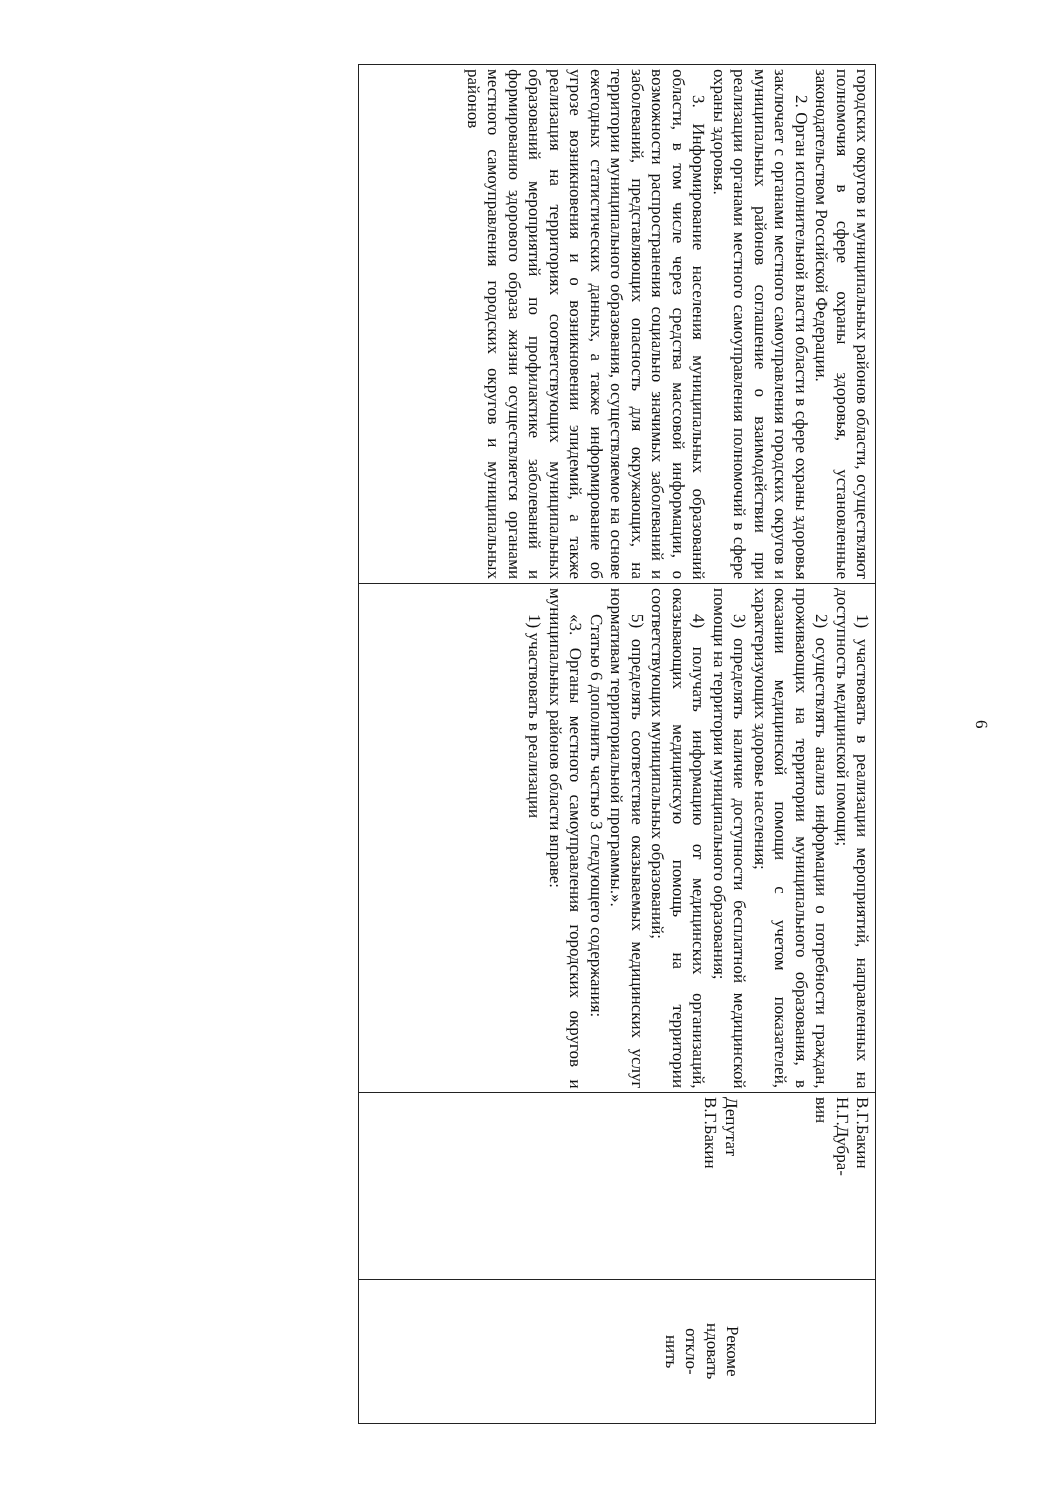6
| городских округов и муниципальных районов области, осуществляют полномочия в сфере охраны здоровья, установленные законодательством Российской Федерации. 2. Орган исполнительной власти области в сфере охраны здоровья заключает с органами местного самоуправления городских округов и муниципальных районов соглашение о взаимодействии при реализации органами местного самоуправления полномочий в сфере охраны здоровья. 3. Информирование населения муниципальных образований области, в том числе через средства массовой информации, о возможности распространения социально значимых заболеваний и заболеваний, представляющих опасность для окружающих, на территории муниципального образования, осуществляемое на основе ежегодных статистических данных, а также информирование об угрозе возникновения и о возникновении эпидемий, а также реализация на территориях соответствующих муниципальных образований мероприятий по профилактике заболеваний и формированию здорового образа жизни осуществляется органами местного самоуправления городских округов и муниципальных районов | 1) участвовать в реализации мероприятий, направленных на доступность медицинской помощи; 2) осуществлять анализ информации о потребности граждан, проживающих на территории муниципального образования, в оказании медицинской помощи с учетом показателей, характеризующих здоровье населения; 3) определять наличие доступности бесплатной медицинской помощи на территории муниципального образования; 4) получать информацию от медицинских организаций, оказывающих медицинскую помощь на территории соответствующих муниципальных образований; 5) определять соответствие оказываемых медицинских услуг нормативам территориальной программы.». Статью 6 дополнить частью 3 следующего содержания: «3. Органы местного самоуправления городских округов и муниципальных районов области вправе: 1) участвовать в реализации | В.Г.Бакин Н.Г.Дубра- вин Депутат В.Г.Бакин | Рекоме ндовать откло- нить |